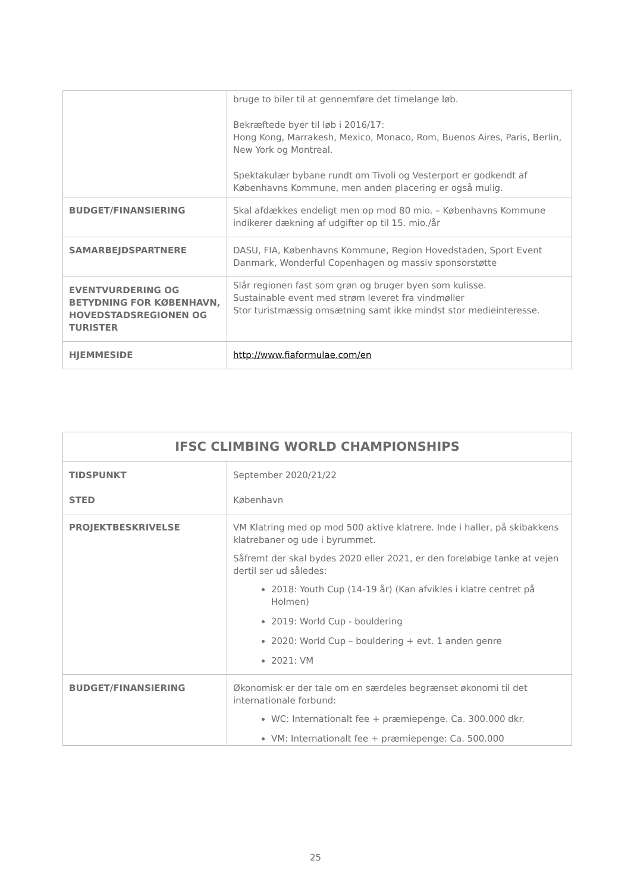| | bruge to biler til at gennemføre det timelange løb. Bekræftede byer til løb i 2016/17: Hong Kong, Marrakesh, Mexico, Monaco, Rom, Buenos Aires, Paris, Berlin, New York og Montreal. Spektakulær bybane rundt om Tivoli og Vesterport er godkendt af Københavns Kommune, men anden placering er også mulig. |
| BUDGET/FINANSIERING | Skal afdækkes endeligt men op mod 80 mio. – Københavns Kommune indikerer dækning af udgifter op til 15. mio./år |
| SAMARBEJDSPARTNERE | DASU, FIA, Københavns Kommune, Region Hovedstaden, Sport Event Danmark, Wonderful Copenhagen og massiv sponsorstøtte |
| EVENTVURDERING OG BETYDNING FOR KØBENHAVN, HOVEDSTADSREGIONEN OG TURISTER | Slår regionen fast som grøn og bruger byen som kulisse. Sustainable event med strøm leveret fra vindmøller Stor turistmæssig omsætning samt ikke mindst stor medieinteresse. |
| HJEMMESIDE | http://www.fiaformulae.com/en |
| IFSC CLIMBING WORLD CHAMPIONSHIPS | |
| --- | --- |
| TIDSPUNKT STED | September 2020/21/22 København |
| PROJEKTBESKRIVELSE | VM Klatring med op mod 500 aktive klatrere. Inde i haller, på skibakkens klatrebaner og ude i byrummet. Såfremt der skal bydes 2020 eller 2021, er den foreløbige tanke at vejen dertil ser ud således: 2018: Youth Cup (14-19 år) (Kan afvikles i klatre centret på Holmen) 2019: World Cup - bouldering 2020: World Cup – bouldering + evt. 1 anden genre 2021: VM |
| BUDGET/FINANSIERING | Økonomisk er der tale om en særdeles begrænset økonomi til det internationale forbund: WC: Internationalt fee + præmiepenge. Ca. 300.000 dkr. VM: Internationalt fee + præmiepenge: Ca. 500.000 |
25